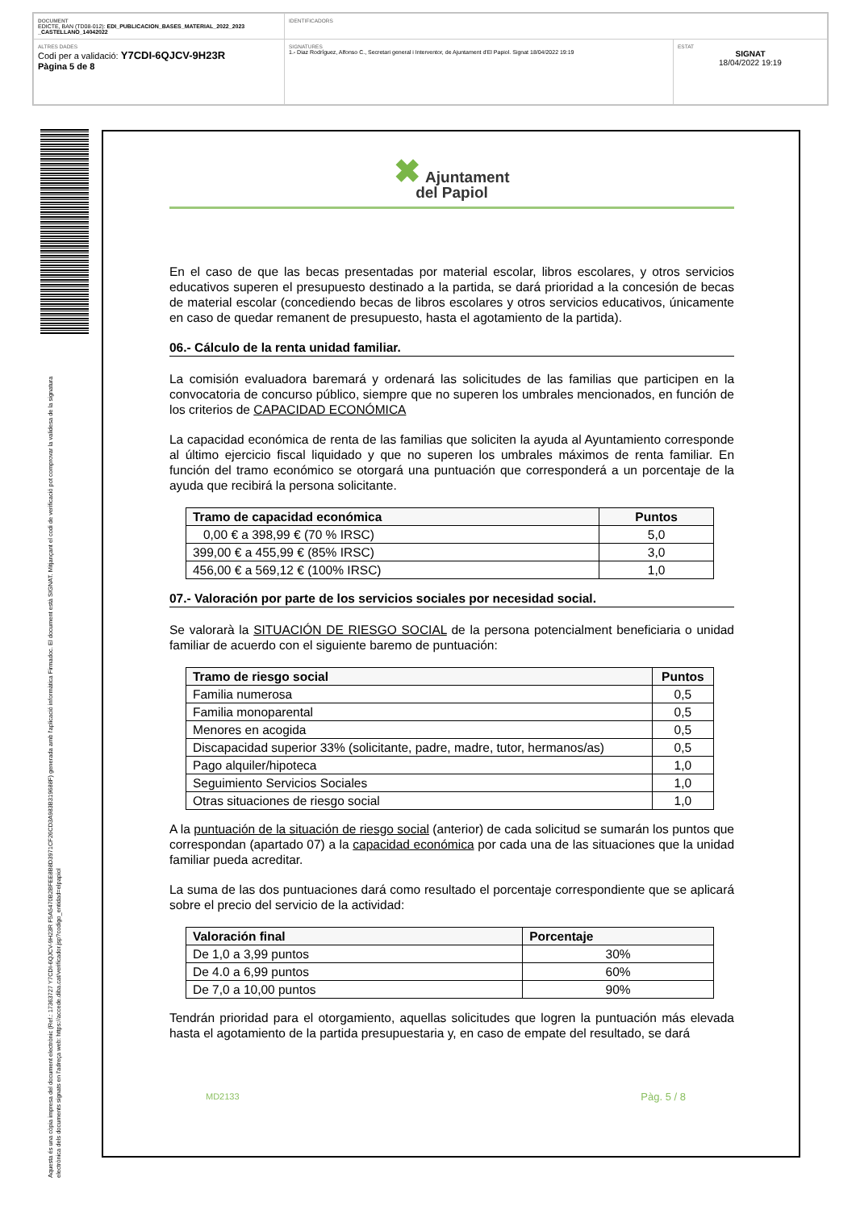| DOCUMENT EDICTE, BAN (TD08-012): EDI_PUBLICACION_BASES_MATERIAL_2022_2023 _CASTELLANO_14042022 | IDENTIFICADORS | |
| ALTRES DADES Codi per a validació: Y7CDI-6QJCV-9H23R Pàgina 5 de 8 | SIGNATURES 1.- Diaz Rodríguez, Alfonso C., Secretari general i Interventor, de Ajuntament d'El Papiol. Signat 18/04/2022 19:19 | ESTAT SIGNAT 18/04/2022 19:19 |
Aquesta és una còpia impresa del document electrònic (Ref.: 17363727 Y7CDI-6QJCV-9H23R F5A5470B2BFEE8B8D3971CF26CD3A983B319688F) generada amb l'aplicació informàtica Firmadoc. El document està SIGNAT. Mitjançant el codi de verificació pot comprovar la validesa de la signatura electrònica dels documents signats en l'adreça web: https://accede.diba.cat/verificador.jsp?codigo_entidad=elpapiol
✖ Ajuntament
del Papiol
En el caso de que las becas presentadas por material escolar, libros escolares, y otros servicios educativos superen el presupuesto destinado a la partida, se dará prioridad a la concesión de becas de material escolar (concediendo becas de libros escolares y otros servicios educativos, únicamente en caso de quedar remanent de presupuesto, hasta el agotamiento de la partida).
06.- Cálculo de la renta unidad familiar.
La comisión evaluadora baremará y ordenará las solicitudes de las familias que participen en la convocatoria de concurso público, siempre que no superen los umbrales mencionados, en función de los criterios de CAPACIDAD ECONÓMICA
La capacidad económica de renta de las familias que soliciten la ayuda al Ayuntamiento corresponde al último ejercicio fiscal liquidado y que no superen los umbrales máximos de renta familiar. En función del tramo económico se otorgará una puntuación que corresponderá a un porcentaje de la ayuda que recibirá la persona solicitante.
| Tramo de capacidad económica | Puntos |
| --- | --- |
| 0,00 € a 398,99 € (70 % IRSC) | 5,0 |
| 399,00 € a 455,99 € (85% IRSC) | 3,0 |
| 456,00 € a 569,12 € (100% IRSC) | 1,0 |
07.- Valoración por parte de los servicios sociales por necesidad social.
Se valorarà la SITUACIÓN DE RIESGO SOCIAL de la persona potencialment beneficiaria o unidad familiar de acuerdo con el siguiente baremo de puntuación:
| Tramo de riesgo social | Puntos |
| --- | --- |
| Familia numerosa | 0,5 |
| Familia monoparental | 0,5 |
| Menores en acogida | 0,5 |
| Discapacidad superior 33% (solicitante, padre, madre, tutor, hermanos/as) | 0,5 |
| Pago alquiler/hipoteca | 1,0 |
| Seguimiento Servicios Sociales | 1,0 |
| Otras situaciones de riesgo social | 1,0 |
A la puntuación de la situación de riesgo social (anterior) de cada solicitud se sumarán los puntos que correspondan (apartado 07) a la capacidad económica por cada una de las situaciones que la unidad familiar pueda acreditar.
La suma de las dos puntuaciones dará como resultado el porcentaje correspondiente que se aplicará sobre el precio del servicio de la actividad:
| Valoración final | Porcentaje |
| --- | --- |
| De 1,0 a 3,99 puntos | 30% |
| De 4.0 a 6,99 puntos | 60% |
| De 7,0 a 10,00 puntos | 90% |
Tendrán prioridad para el otorgamiento, aquellas solicitudes que logren la puntuación más elevada hasta el agotamiento de la partida presupuestaria y, en caso de empate del resultado, se dará
MD2133 Pàg. 5 / 8